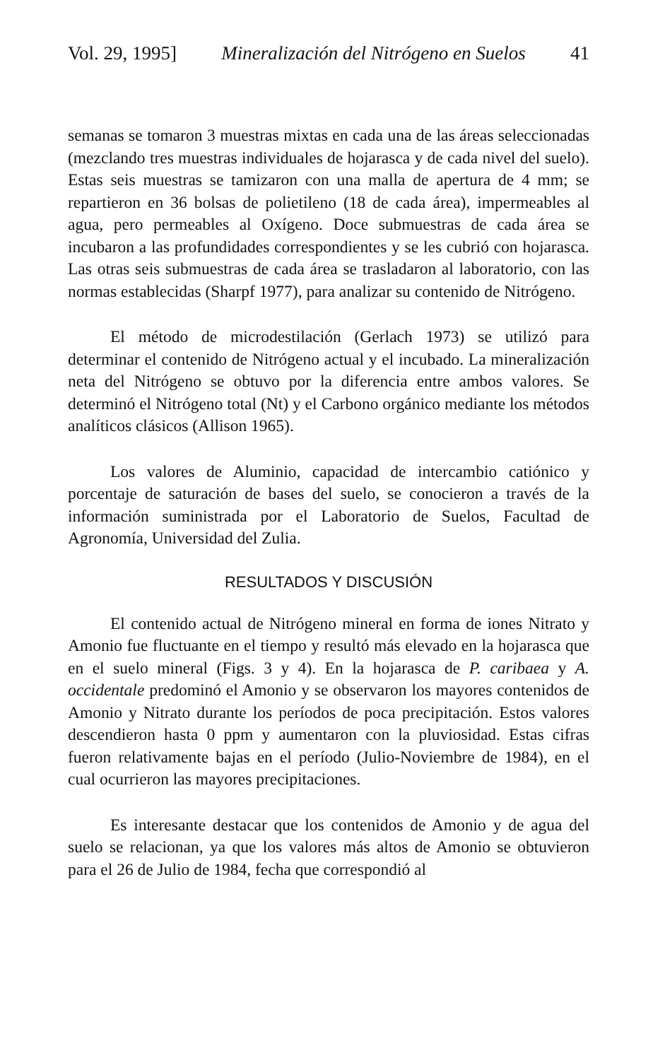Vol. 29, 1995] Mineralización del Nitrógeno en Suelos 41
semanas se tomaron 3 muestras mixtas en cada una de las áreas seleccionadas (mezclando tres muestras individuales de hojarasca y de cada nivel del suelo). Estas seis muestras se tamizaron con una malla de apertura de 4 mm; se repartieron en 36 bolsas de polietileno (18 de cada área), impermeables al agua, pero permeables al Oxígeno. Doce submuestras de cada área se incubaron a las profundidades correspondientes y se les cubrió con hojarasca. Las otras seis submuestras de cada área se trasladaron al laboratorio, con las normas establecidas (Sharpf 1977), para analizar su contenido de Nitrógeno.
El método de microdestilación (Gerlach 1973) se utilizó para determinar el contenido de Nitrógeno actual y el incubado. La mineralización neta del Nitrógeno se obtuvo por la diferencia entre ambos valores. Se determinó el Nitrógeno total (Nt) y el Carbono orgánico mediante los métodos analíticos clásicos (Allison 1965).
Los valores de Aluminio, capacidad de intercambio catiónico y porcentaje de saturación de bases del suelo, se conocieron a través de la información suministrada por el Laboratorio de Suelos, Facultad de Agronomía, Universidad del Zulia.
RESULTADOS Y DISCUSIÓN
El contenido actual de Nitrógeno mineral en forma de iones Nitrato y Amonio fue fluctuante en el tiempo y resultó más elevado en la hojarasca que en el suelo mineral (Figs. 3 y 4). En la hojarasca de P. caribaea y A. occidentale predominó el Amonio y se observaron los mayores contenidos de Amonio y Nitrato durante los períodos de poca precipitación. Estos valores descendieron hasta 0 ppm y aumentaron con la pluviosidad. Estas cifras fueron relativamente bajas en el período (Julio-Noviembre de 1984), en el cual ocurrieron las mayores precipitaciones.
Es interesante destacar que los contenidos de Amonio y de agua del suelo se relacionan, ya que los valores más altos de Amonio se obtuvieron para el 26 de Julio de 1984, fecha que correspondió al